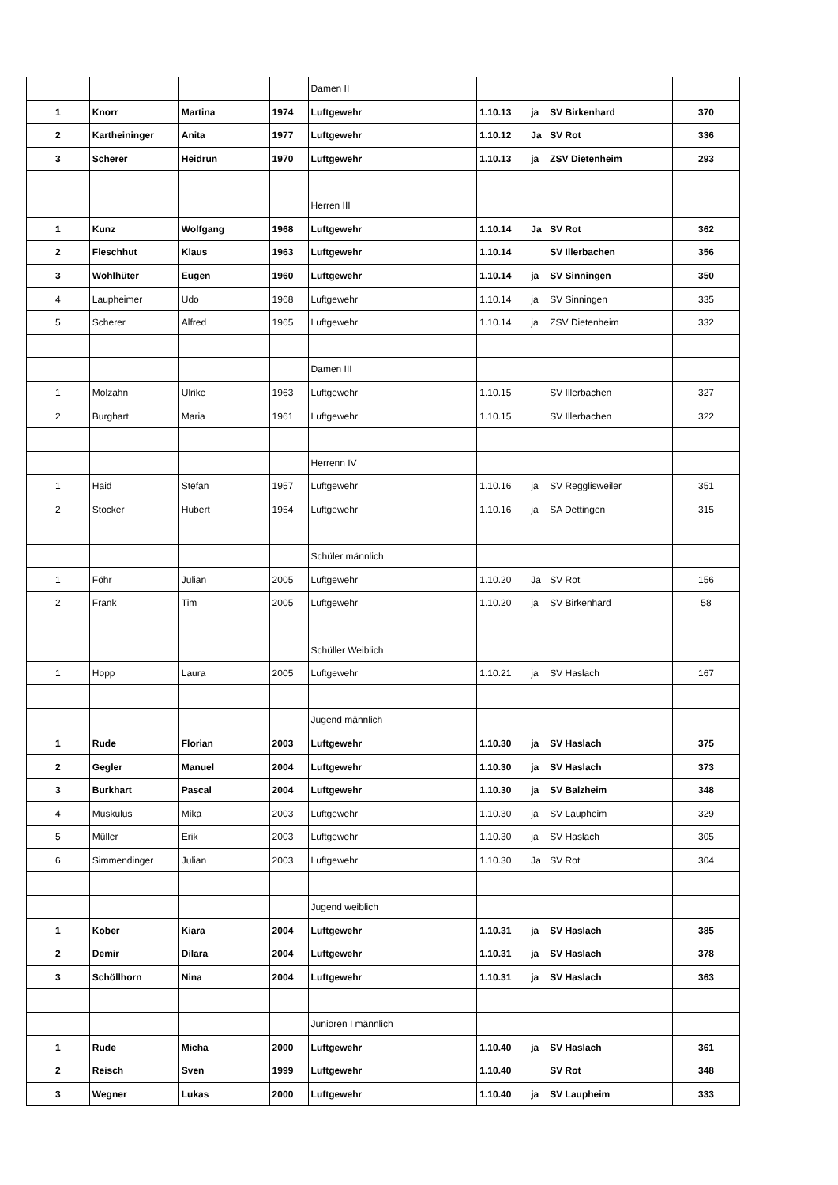| | | | | Damen II | | | | |
| 1 | Knorr | Martina | 1974 | Luftgewehr | 1.10.13 | ja | SV Birkenhard | 370 |
| 2 | Kartheininger | Anita | 1977 | Luftgewehr | 1.10.12 | Ja | SV Rot | 336 |
| 3 | Scherer | Heidrun | 1970 | Luftgewehr | 1.10.13 | ja | ZSV Dietenheim | 293 |
| | | | | Herren III | | | | |
| 1 | Kunz | Wolfgang | 1968 | Luftgewehr | 1.10.14 | Ja | SV Rot | 362 |
| 2 | Fleschhut | Klaus | 1963 | Luftgewehr | 1.10.14 | | SV Illerbachen | 356 |
| 3 | Wohlhüter | Eugen | 1960 | Luftgewehr | 1.10.14 | ja | SV Sinningen | 350 |
| 4 | Laupheimer | Udo | 1968 | Luftgewehr | 1.10.14 | ja | SV Sinningen | 335 |
| 5 | Scherer | Alfred | 1965 | Luftgewehr | 1.10.14 | ja | ZSV Dietenheim | 332 |
| | | | | Damen III | | | | |
| 1 | Molzahn | Ulrike | 1963 | Luftgewehr | 1.10.15 | | SV Illerbachen | 327 |
| 2 | Burghart | Maria | 1961 | Luftgewehr | 1.10.15 | | SV Illerbachen | 322 |
| | | | | Herrenn IV | | | | |
| 1 | Haid | Stefan | 1957 | Luftgewehr | 1.10.16 | ja | SV Regglisweiler | 351 |
| 2 | Stocker | Hubert | 1954 | Luftgewehr | 1.10.16 | ja | SA Dettingen | 315 |
| | | | | Schüler männlich | | | | |
| 1 | Föhr | Julian | 2005 | Luftgewehr | 1.10.20 | Ja | SV Rot | 156 |
| 2 | Frank | Tim | 2005 | Luftgewehr | 1.10.20 | ja | SV Birkenhard | 58 |
| | | | | Schüller Weiblich | | | | |
| 1 | Hopp | Laura | 2005 | Luftgewehr | 1.10.21 | ja | SV Haslach | 167 |
| | | | | Jugend männlich | | | | |
| 1 | Rude | Florian | 2003 | Luftgewehr | 1.10.30 | ja | SV Haslach | 375 |
| 2 | Gegler | Manuel | 2004 | Luftgewehr | 1.10.30 | ja | SV Haslach | 373 |
| 3 | Burkhart | Pascal | 2004 | Luftgewehr | 1.10.30 | ja | SV Balzheim | 348 |
| 4 | Muskulus | Mika | 2003 | Luftgewehr | 1.10.30 | ja | SV Laupheim | 329 |
| 5 | Müller | Erik | 2003 | Luftgewehr | 1.10.30 | ja | SV Haslach | 305 |
| 6 | Simmendinger | Julian | 2003 | Luftgewehr | 1.10.30 | Ja | SV Rot | 304 |
| | | | | Jugend weiblich | | | | |
| 1 | Kober | Kiara | 2004 | Luftgewehr | 1.10.31 | ja | SV Haslach | 385 |
| 2 | Demir | Dilara | 2004 | Luftgewehr | 1.10.31 | ja | SV Haslach | 378 |
| 3 | Schöllhorn | Nina | 2004 | Luftgewehr | 1.10.31 | ja | SV Haslach | 363 |
| | | | | Junioren I männlich | | | | |
| 1 | Rude | Micha | 2000 | Luftgewehr | 1.10.40 | ja | SV Haslach | 361 |
| 2 | Reisch | Sven | 1999 | Luftgewehr | 1.10.40 | | SV Rot | 348 |
| 3 | Wegner | Lukas | 2000 | Luftgewehr | 1.10.40 | ja | SV Laupheim | 333 |